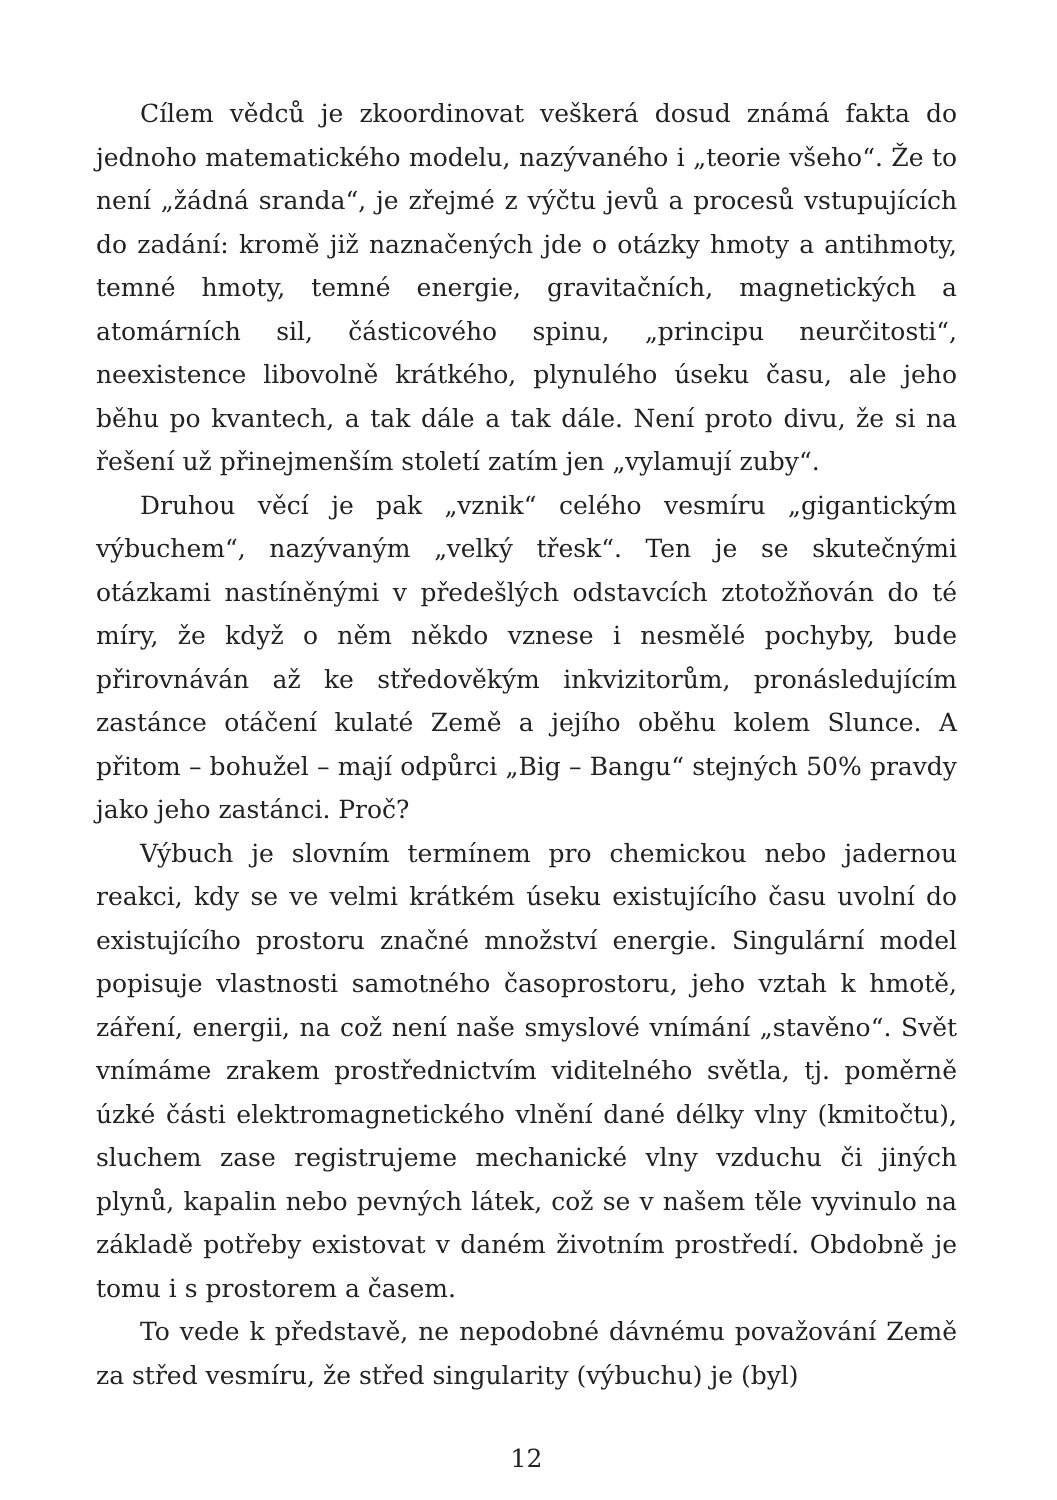Cílem vědců je zkoordinovat veškerá dosud známá fakta do jednoho matematického modelu, nazývaného i „teorie všeho“. Že to není „žádná sranda“, je zřejmé z výčtu jevů a procesů vstupujících do zadání: kromě již naznačených jde o otázky hmoty a antihmoty, temné hmoty, temné energie, gravitačních, magnetických a atomárních sil, částicového spinu, „principu neurčitosti“, neexistence libovolně krátkého, plynulého úseku času, ale jeho běhu po kvantech, a tak dále a tak dále. Není proto divu, že si na řešení už přinejmenším století zatím jen „vylamují zuby“.
Druhou věcí je pak „vznik“ celého vesmíru „gigantickým výbuchem“, nazývaným „velký třesk“. Ten je se skutečnými otázkami nastíněnými v předešlých odstavcích ztotožňován do té míry, že když o něm někdo vznese i nesmělé pochyby, bude přirovnáván až ke středověkým inkvizitorům, pronásledujícím zastánce otáčení kulaté Země a jejího oběhu kolem Slunce. A přitom – bohužel – mají odpůrci „Big – Bangu“ stejných 50% pravdy jako jeho zastánci. Proč?
Výbuch je slovním termínem pro chemickou nebo jadernou reakci, kdy se ve velmi krátkém úseku existujícího času uvolní do existujícího prostoru značné množství energie. Singulární model popisuje vlastnosti samotného časoprostoru, jeho vztah k hmotě, záření, energii, na což není naše smyslové vnímání „stavěno“. Svět vnímáme zrakem prostřednictvím viditelného světla, tj. poměrně úzké části elektromagnetického vlnění dané délky vlny (kmitočtu), sluchem zase registrujeme mechanické vlny vzduchu či jiných plynů, kapalin nebo pevných látek, což se v našem těle vyvinulo na základě potřeby existovat v daném životním prostředí. Obdobně je tomu i s prostorem a časem.
To vede k představě, ne nepodobné dávnému považování Země za střed vesmíru, že střed singularity (výbuchu) je (byl)
12